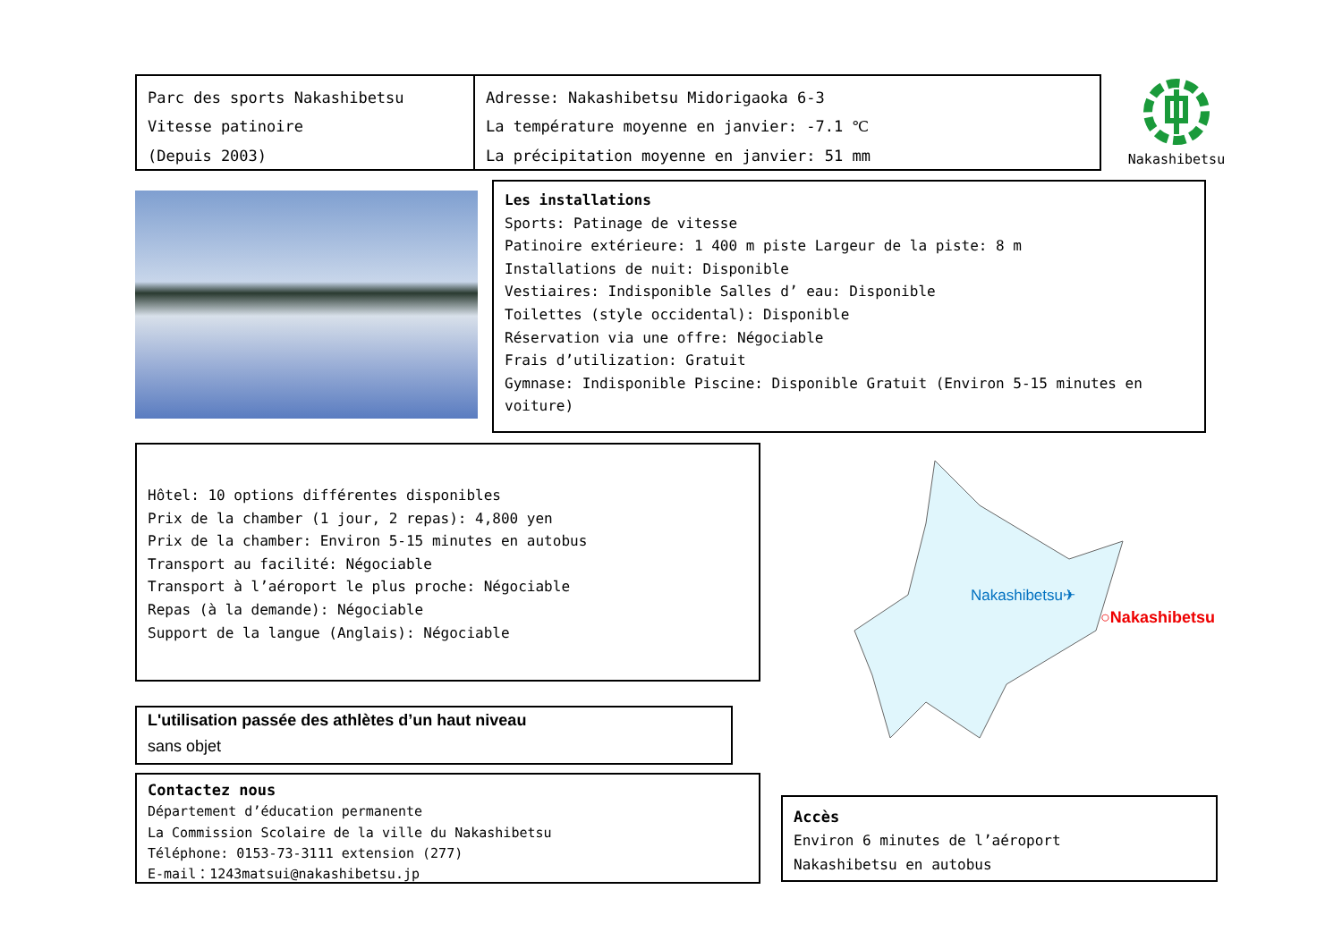Parc des sports Nakashibetsu
Vitesse patinoire
(Depuis 2003)
Adresse: Nakashibetsu Midorigaoka 6-3
La température moyenne en janvier: -7.1 ℃
La précipitation moyenne en janvier: 51 mm
Nakashibetsu
Les installations
Sports: Patinage de vitesse
Patinoire extérieure: 1 400 m piste Largeur de la piste: 8 m
Installations de nuit: Disponible
Vestiaires: Indisponible Salles d’ eau: Disponible
Toilettes (style occidental): Disponible
Réservation via une offre: Négociable
Frais d’utilization: Gratuit
Gymnase: Indisponible Piscine: Disponible Gratuit (Environ 5-15 minutes en voiture)
Hôtel: 10 options différentes disponibles
Prix de la chamber (1 jour, 2 repas): 4,800 yen
Prix de la chamber: Environ 5-15 minutes en autobus
Transport au facilité: Négociable
Transport à l’aéroport le plus proche: Négociable
Repas (à la demande): Négociable
Support de la langue (Anglais): Négociable
Nakashibetsu✈
○Nakashibetsu
L'utilisation passée des athlètes d’un haut niveau
sans objet
Contactez nous
Département d’éducation permanente
La Commission Scolaire de la ville du Nakashibetsu
Téléphone: 0153-73-3111 extension (277)
E-mail：1243matsui@nakashibetsu.jp
Accès
Environ 6 minutes de l’aéroport
Nakashibetsu en autobus